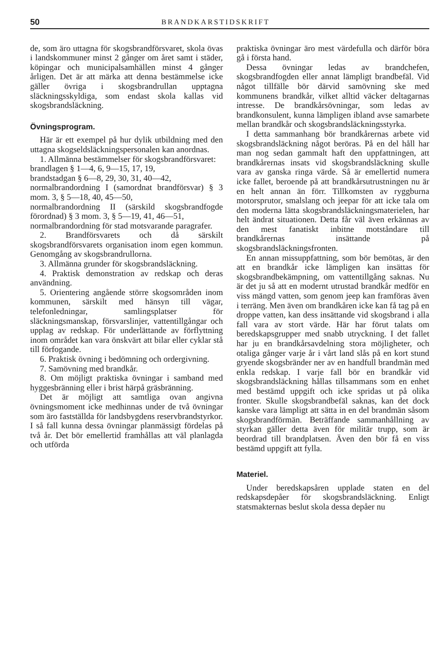50 BRANDKARSTIDSKRIFT
de, som äro uttagna för skogsbrandförsvaret, skola övas i landskommuner minst 2 gånger om året samt i städer, köpingar och municipalsamhällen minst 4 gånger årligen. Det är att märka att denna bestämmelse icke gäller övriga i skogsbrandrullan upptagna släckningsskyldiga, som endast skola kallas vid skogsbrandsläckning.
Övningsprogram.
Här är ett exempel på hur dylik utbildning med den uttagna skogseldsläckningspersonalen kan anordnas.
1. Allmänna bestämmelser för skogsbrandförsvaret:
brandlagen § 1—4, 6, 9—15, 17, 19,
brandstadgan § 6—8, 29, 30, 31, 40—42,
normalbrandordning I (samordnat brandförsvar) § 3 mom. 3, § 5—18, 40, 45—50,
normalbrandordning II (särskild skogsbrandfogde förordnad) § 3 mom. 3, § 5—19, 41, 46—51,
normalbrandordning för stad motsvarande paragrafer.
2. Brandförsvarets och då särskilt skogsbrandförsvarets organisation inom egen kommun. Genomgång av skogsbrandrullorna.
3. Allmänna grunder för skogsbrandsläckning.
4. Praktisk demonstration av redskap och deras användning.
5. Orientering angående större skogsområden inom kommunen, särskilt med hänsyn till vägar, telefonledningar, samlingsplatser för släckningsmanskap, försvarslinjer, vattentillgångar och upplag av redskap. För underlättande av förflyttning inom området kan vara önskvärt att bilar eller cyklar stå till förfogande.
6. Praktisk övning i bedömning och ordergivning.
7. Samövning med brandkår.
8. Om möjligt praktiska övningar i samband med hyggesbränning eller i brist härpå gräsbränning.
Det är möjligt att samtliga ovan angivna övningsmoment icke medhinnas under de två övningar som äro fastställda för landsbygdens reservbrandstyrkor. I så fall kunna dessa övningar planmässigt fördelas på två år. Det bör emellertid framhållas att väl planlagda och utförda
praktiska övningar äro mest värdefulla och därför böra gå i första hand.
Dessa övningar ledas av brandchefen, skogsbrandfogden eller annat lämpligt brandbefäl. Vid något tillfälle bör därvid samövning ske med kommunens brandkår, vilket alltid väcker deltagarnas intresse. De brandkårsövningar, som ledas av brandkonsulent, kunna lämpligen ibland avse samarbete mellan brandkår och skogsbrandsläckningsstyrka.
I detta sammanhang bör brandkårernas arbete vid skogsbrandsläckning något beröras. På en del håll har man nog sedan gammalt haft den uppfattningen, att brandkårernas insats vid skogsbrandsläckning skulle vara av ganska ringa värde. Så är emellertid numera icke fallet, beroende på att brandkårsutrustningen nu är en helt annan än förr. Tillkomsten av ryggburna motorsprutor, smalslang och jeepar för att icke tala om den moderna lätta skogsbrandsläckningsmaterielen, har helt ändrat situationen. Detta får väl även erkännas av den mest fanatiskt inbitne motståndare till brandkårernas insättande på skogsbrandsläckningsfronten.
En annan missuppfattning, som bör bemötas, är den att en brandkår icke lämpligen kan insättas för skogsbrandbekämpning, om vattentillgång saknas. Nu är det ju så att en modernt utrustad brandkår medför en viss mängd vatten, som genom jeep kan framföras även i terräng. Men även om brandkåren icke kan få tag på en droppe vatten, kan dess insättande vid skogsbrand i alla fall vara av stort värde. Här har förut talats om beredskapsgrupper med snabb utryckning. I det fallet har ju en brandkårsavdelning stora möjligheter, och otaliga gånger varje år i vårt land slås på en kort stund gryende skogsbränder ner av en handfull brandmän med enkla redskap. I varje fall bör en brandkår vid skogsbrandsläckning hållas tillsammans som en enhet med bestämd uppgift och icke spridas ut på olika fronter. Skulle skogsbrandbefäl saknas, kan det dock kanske vara lämpligt att sätta in en del brandmän såsom skogsbrandförmän. Beträffande sammanhållning av styrkan gäller detta även för militär trupp, som är beordrad till brandplatsen. Även den bör få en viss bestämd uppgift att fylla.
Materiel.
Under beredskapsåren upplade staten en del redskapsdepåer för skogsbrandsläckning. Enligt statsmakternas beslut skola dessa depåer nu